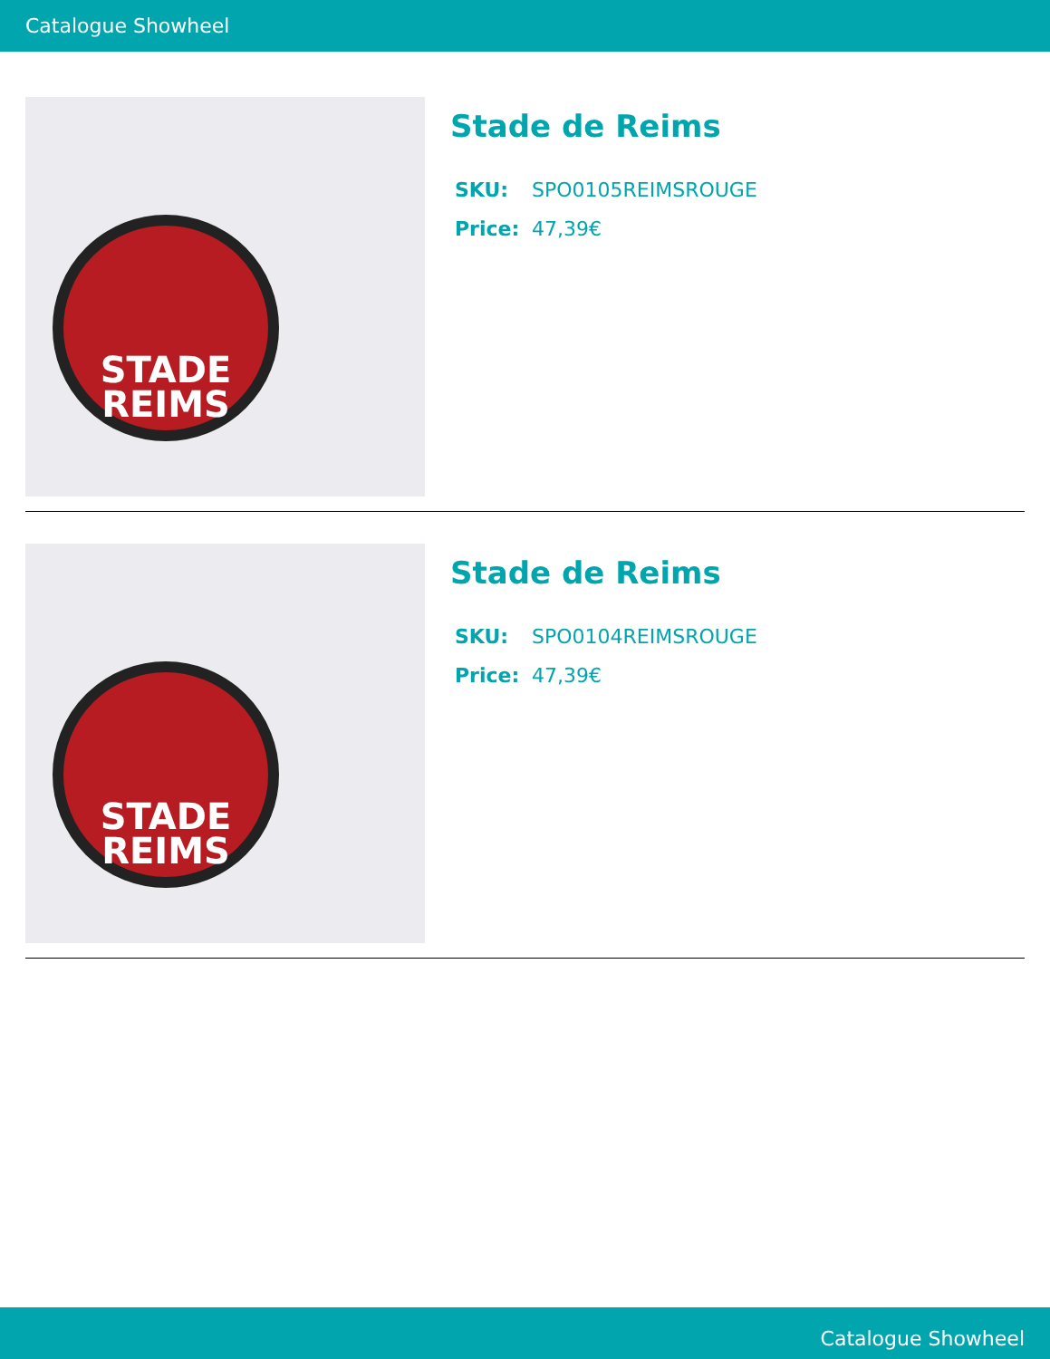Catalogue Showheel
STADE
REIMS
Stade de Reims
SKU: SPO0105REIMSROUGE
Price: 47,39€
STADE
REIMS
Stade de Reims
SKU: SPO0104REIMSROUGE
Price: 47,39€
Catalogue Showheel